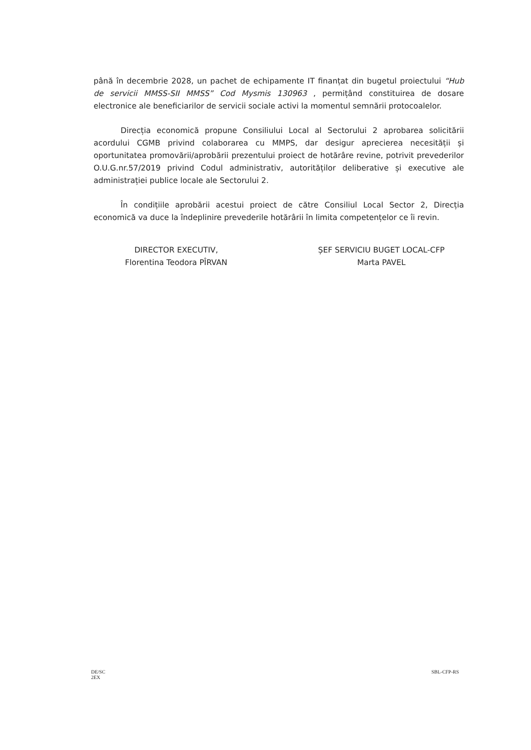până în decembrie 2028, un pachet de echipamente IT finanțat din bugetul proiectului “Hub de servicii MMSS-SII MMSS” Cod Mysmis 130963 , permițând constituirea de dosare electronice ale beneficiarilor de servicii sociale activi la momentul semnării protocoalelor.
Direcția economică propune Consiliului Local al Sectorului 2 aprobarea solicitării acordului CGMB privind colaborarea cu MMPS, dar desigur aprecierea necesității și oportunitatea promovării/aprobării prezentului proiect de hotărâre revine, potrivit prevederilor O.U.G.nr.57/2019 privind Codul administrativ, autorităților deliberative și executive ale administrației publice locale ale Sectorului 2.
În condițiile aprobării acestui proiect de către Consiliul Local Sector 2, Direcția economică va duce la îndeplinire prevederile hotărârii în limita competențelor ce îi revin.
DIRECTOR EXECUTIV,
Florentina Teodora PÎRVAN
ȘEF SERVICIU BUGET LOCAL-CFP
Marta PAVEL
DE/SC
2EX
SBL-CFP-RS